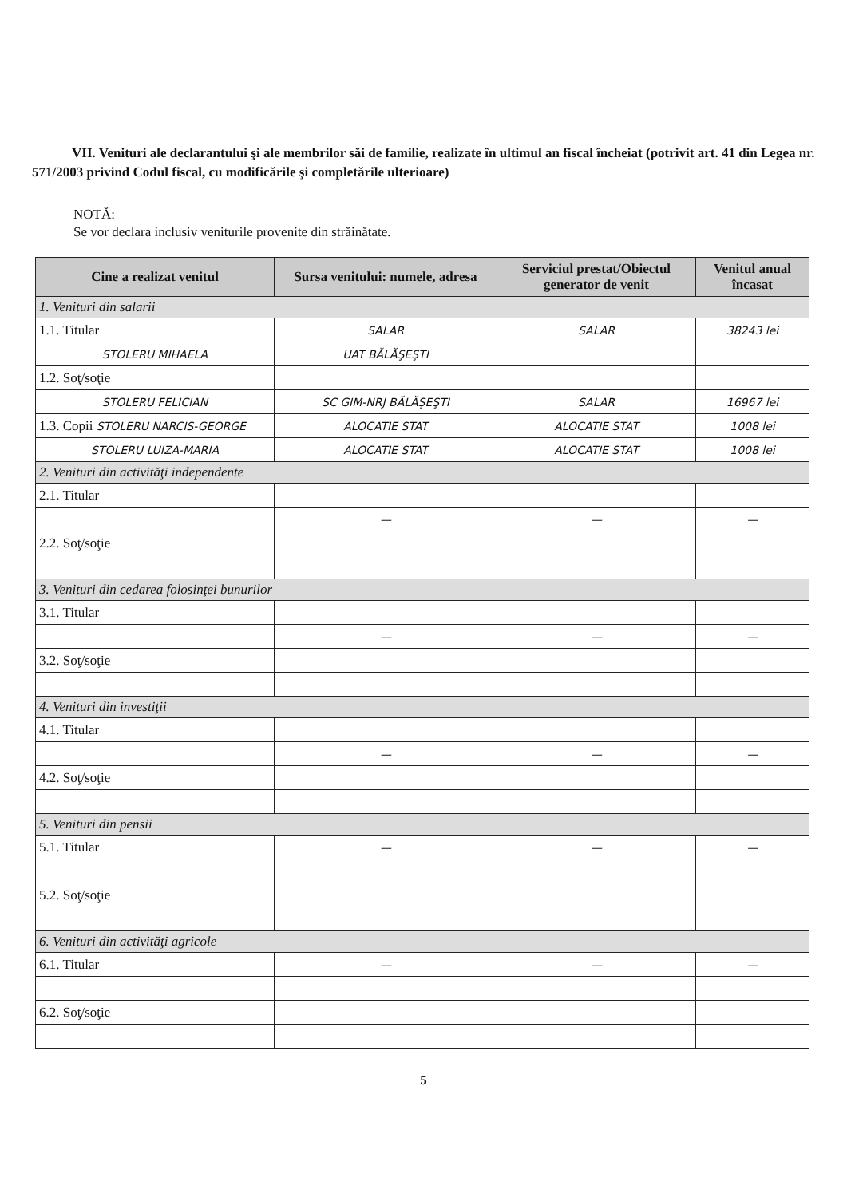VII. Venituri ale declarantului şi ale membrilor săi de familie, realizate în ultimul an fiscal încheiat (potrivit art. 41 din Legea nr. 571/2003 privind Codul fiscal, cu modificările şi completările ulterioare)
NOTĂ:
Se vor declara inclusiv veniturile provenite din străinătate.
| Cine a realizat venitul | Sursa venitului: numele, adresa | Serviciul prestat/Obiectul generator de venit | Venitul anual încasat |
| --- | --- | --- | --- |
| 1. Venituri din salarii | | | |
| 1.1. Titular | SALAR | SALAR | 38243 lei |
| STOLERU MIHAELA | UAT BĂLĂŞEŞTI | | |
| 1.2. Soţ/soţie | | | |
| STOLERU FELICIAN | SC GIM-NRJ BĂLĂŞEŞTI | SALAR | 16967 lei |
| 1.3. Copii STOLERU NARCIS-GEORGE | ALOCATIE STAT | ALOCATIE STAT | 1008 lei |
| STOLERU LUIZA-MARIA | ALOCATIE STAT | ALOCATIE STAT | 1008 lei |
| 2. Venituri din activităţi independente | | | |
| 2.1. Titular | | | |
| | — | — | — |
| 2.2. Soţ/soţie | | | |
| 3. Venituri din cedarea folosinţei bunurilor | | | |
| 3.1. Titular | | | |
| | — | — | — |
| 3.2. Soţ/soţie | | | |
| 4. Venituri din investiţii | | | |
| 4.1. Titular | | | |
| | — | — | — |
| 4.2. Soţ/soţie | | | |
| 5. Venituri din pensii | | | |
| 5.1. Titular | — | — | — |
| 5.2. Soţ/soţie | | | |
| 6. Venituri din activităţi agricole | | | |
| 6.1. Titular | — | — | — |
| 6.2. Soţ/soţie | | | |
5